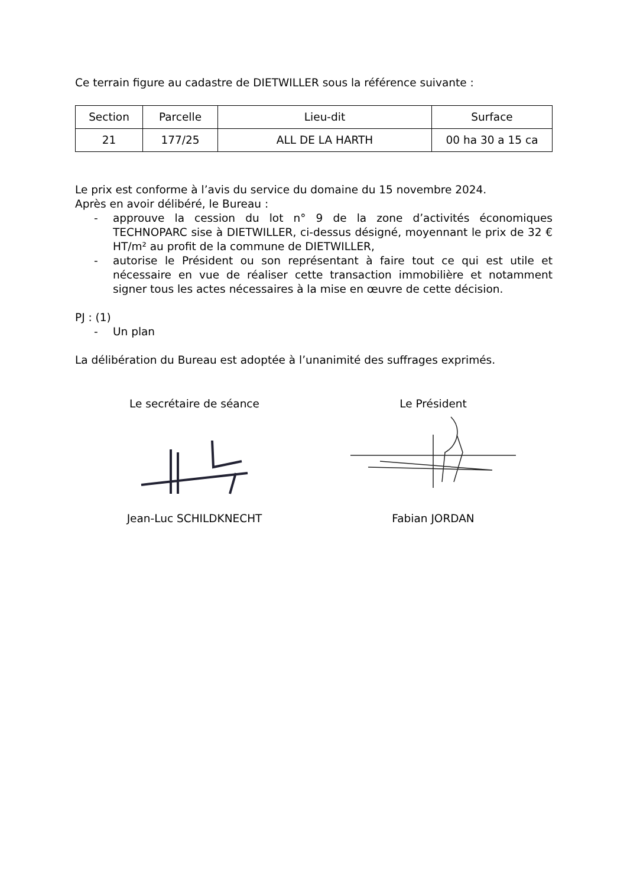Ce terrain figure au cadastre de DIETWILLER sous la référence suivante :
| Section | Parcelle | Lieu-dit | Surface |
| --- | --- | --- | --- |
| 21 | 177/25 | ALL DE LA HARTH | 00 ha 30 a 15 ca |
Le prix est conforme à l’avis du service du domaine du 15 novembre 2024.
Après en avoir délibéré, le Bureau :
- approuve la cession du lot n° 9 de la zone d’activités économiques TECHNOPARC sise à DIETWILLER, ci-dessus désigné, moyennant le prix de 32 € HT/m² au profit de la commune de DIETWILLER,
- autorise le Président ou son représentant à faire tout ce qui est utile et nécessaire en vue de réaliser cette transaction immobilière et notamment signer tous les actes nécessaires à la mise en œuvre de cette décision.
PJ : (1)
- Un plan
La délibération du Bureau est adoptée à l’unanimité des suffrages exprimés.
Le secrétaire de séance
Jean-Luc SCHILDKNECHT
Le Président
Fabian JORDAN